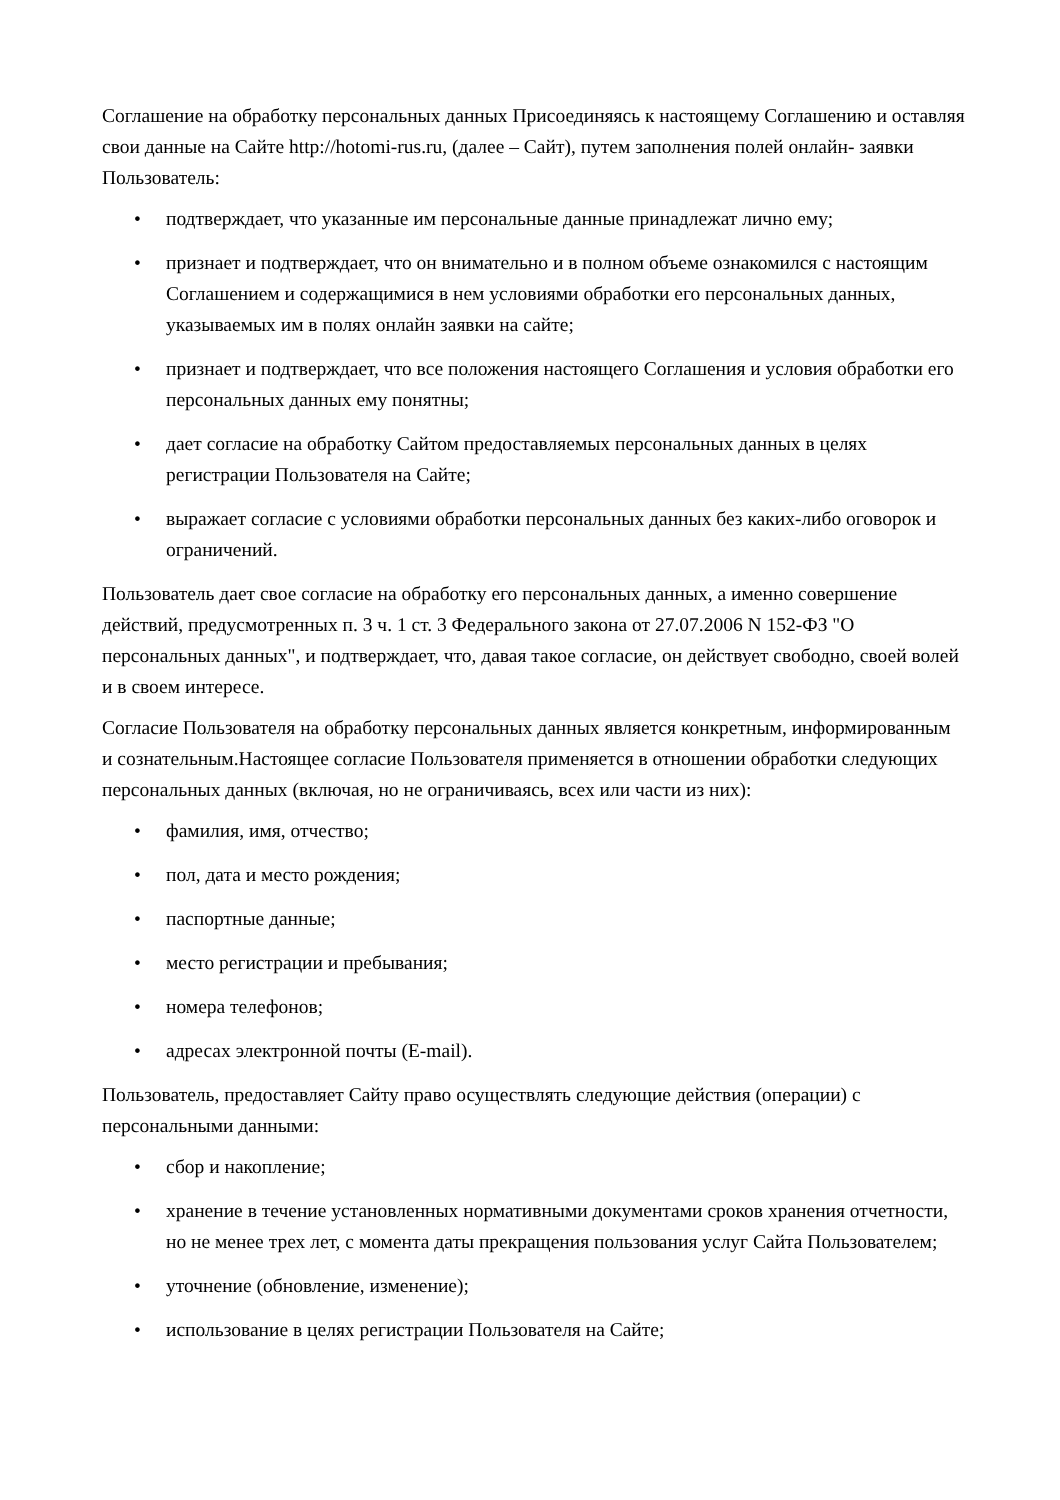Соглашение на обработку персональных данных Присоединяясь к настоящему Соглашению и оставляя свои данные на Сайте http://hotomi-rus.ru, (далее – Сайт), путем заполнения полей онлайн- заявки Пользователь:
• подтверждает, что указанные им персональные данные принадлежат лично ему;
• признает и подтверждает, что он внимательно и в полном объеме ознакомился с настоящим Соглашением и содержащимися в нем условиями обработки его персональных данных, указываемых им в полях онлайн заявки на сайте;
• признает и подтверждает, что все положения настоящего Соглашения и условия обработки его персональных данных ему понятны;
• дает согласие на обработку Сайтом предоставляемых персональных данных в целях регистрации Пользователя на Сайте;
• выражает согласие с условиями обработки персональных данных без каких-либо оговорок и ограничений.
Пользователь дает свое согласие на обработку его персональных данных, а именно совершение действий, предусмотренных п. 3 ч. 1 ст. 3 Федерального закона от 27.07.2006 N 152-ФЗ "О персональных данных", и подтверждает, что, давая такое согласие, он действует свободно, своей волей и в своем интересе.
Согласие Пользователя на обработку персональных данных является конкретным, информированным и сознательным.Настоящее согласие Пользователя применяется в отношении обработки следующих персональных данных (включая, но не ограничиваясь, всех или части из них):
• фамилия, имя, отчество;
• пол, дата и место рождения;
• паспортные данные;
• место регистрации и пребывания;
• номера телефонов;
• адресах электронной почты (E-mail).
Пользователь, предоставляет Сайту право осуществлять следующие действия (операции) с персональными данными:
• сбор и накопление;
• хранение в течение установленных нормативными документами сроков хранения отчетности, но не менее трех лет, с момента даты прекращения пользования услуг Сайта Пользователем;
• уточнение (обновление, изменение);
• использование в целях регистрации Пользователя на Сайте;